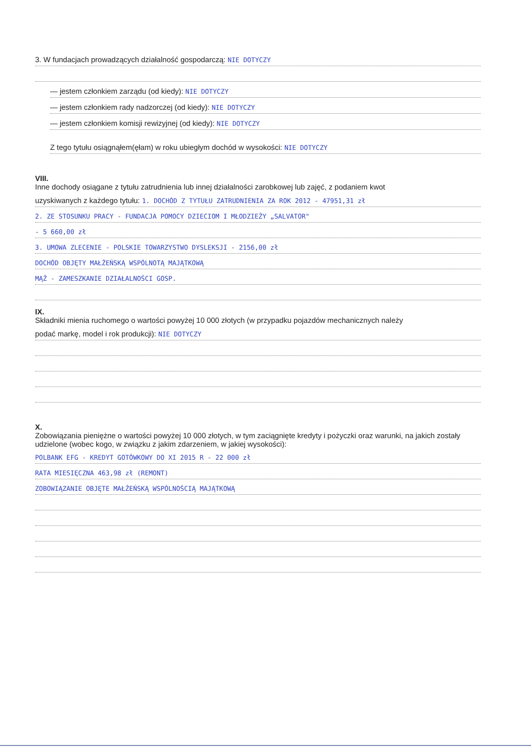3. W fundacjach prowadzących działalność gospodarczą: NIE DOTYCZY
— jestem członkiem zarządu (od kiedy): NIE DOTYCZY
— jestem członkiem rady nadzorczej (od kiedy): NIE DOTYCZY
— jestem członkiem komisji rewizyjnej (od kiedy): NIE DOTYCZY
Z tego tytułu osiągnąłem(ęłam) w roku ubiegłym dochód w wysokości: NIE DOTYCZY
VIII.
Inne dochody osiągane z tytułu zatrudnienia lub innej działalności zarobkowej lub zajęć, z podaniem kwot
uzyskiwanych z każdego tytułu: 1. DOCHÓD Z TYTUŁU ZATRUDNIENIA ZA ROK 2012 - 47951,31 zł
2. ZE STOSUNKU PRACY - FUNDACJA POMOCY DZIECIOM I MŁODZIEŻY „SALVATOR"
- 5 660,00 zł
3. UMOWA ZLECENIE - POLSKIE TOWARZYSTWO DYSLEKSJI - 2156,00 zł
DOCHÓD OBJĘTY MAŁŻEŃSKĄ WSPÓLNOTĄ MAJĄTKOWĄ
MĄŻ - ZAMESZKANIE DZIAŁALNOŚCI GOSP.
IX.
Składniki mienia ruchomego o wartości powyżej 10 000 złotych (w przypadku pojazdów mechanicznych należy
podać markę, model i rok produkcji): NIE DOTYCZY
X.
Zobowiązania pieniężne o wartości powyżej 10 000 złotych, w tym zaciągnięte kredyty i pożyczki oraz warunki, na jakich zostały udzielone (wobec kogo, w związku z jakim zdarzeniem, w jakiej wysokości):
POLBANK EFG - KREDYT GOTÓWKOWY DO XI 2015 R - 22 000 zł
RATA MIESIĘCZNA 463,98 zł (REMONT)
ZOBOWIĄZANIE OBJĘTE MAŁŻEŃSKĄ WSPÓLNOŚCIĄ MAJĄTKOWĄ